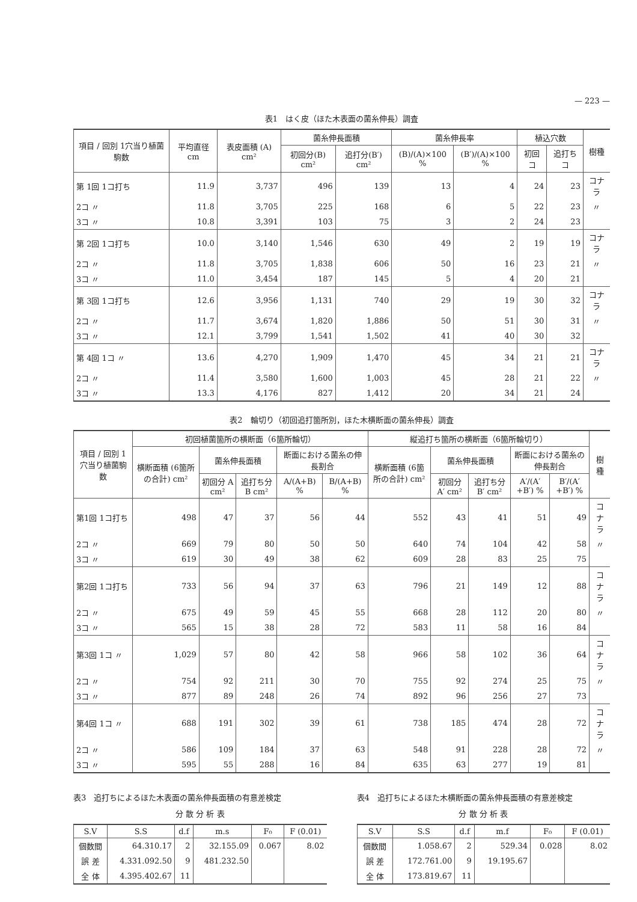— 223 —
表1　はく皮（ほた木表面の菌糸伸長）調査
| 項目 / 回別 1穴当り植菌駒数 | 平均直径 cm | 表皮面積 (A) cm² | 菌糸伸長面積 | | 菌糸伸長率 | | 植込穴数 | | 樹種 |
| --- | --- | --- | --- | --- | --- | --- | --- | --- | --- |
| | | | 初回分(B) cm² | 追打分(B′) cm² | (B)/(A)×100 % | (B′)/(A)×100 % | 初回 コ | 追打ち コ | |
| 第 1回 1コ打ち | 11.9 | 3,737 | 496 | 139 | 13 | 4 | 24 | 23 | コナラ |
| 2コ 〃 | 11.8 | 3,705 | 225 | 168 | 6 | 5 | 22 | 23 | 〃 |
| 3コ 〃 | 10.8 | 3,391 | 103 | 75 | 3 | 2 | 24 | 23 | |
| 第 2回 1コ打ち | 10.0 | 3,140 | 1,546 | 630 | 49 | 2 | 19 | 19 | コナラ |
| 2コ 〃 | 11.8 | 3,705 | 1,838 | 606 | 50 | 16 | 23 | 21 | 〃 |
| 3コ 〃 | 11.0 | 3,454 | 187 | 145 | 5 | 4 | 20 | 21 | |
| 第 3回 1コ打ち | 12.6 | 3,956 | 1,131 | 740 | 29 | 19 | 30 | 32 | コナラ |
| 2コ 〃 | 11.7 | 3,674 | 1,820 | 1,886 | 50 | 51 | 30 | 31 | 〃 |
| 3コ 〃 | 12.1 | 3,799 | 1,541 | 1,502 | 41 | 40 | 30 | 32 | |
| 第 4回 1コ 〃 | 13.6 | 4,270 | 1,909 | 1,470 | 45 | 34 | 21 | 21 | コナラ |
| 2コ 〃 | 11.4 | 3,580 | 1,600 | 1,003 | 45 | 28 | 21 | 22 | 〃 |
| 3コ 〃 | 13.3 | 4,176 | 827 | 1,412 | 20 | 34 | 21 | 24 | |
表2　輪切り（初回追打箇所別，ほた木横断面の菌糸伸長）調査
| 項目 / 回別 1穴当り植菌駒数 | 初回植菌箇所の横断面（6箇所輪切） | | | | | 縦追打ち箇所の横断面（6箇所輪切り） | | | | | 樹種 |
| --- | --- | --- | --- | --- | --- | --- | --- | --- | --- | --- | --- |
| | 横断面積 (6箇所の合計) cm² | 菌糸伸長面積 | | 断面における菌糸の伸長割合 | | 横断面積 (6箇所の合計) cm² | 菌糸伸長面積 | | 断面における菌糸の伸長割合 | | |
| | | 初回分 A cm² | 追打ち分 B cm² | A/(A+B) % | B/(A+B) % | | 初回分 A′ cm² | 追打ち分 B′ cm² | A′/(A′+B′) % | B′/(A′+B′) % | |
| 第1回 1コ打ち | 498 | 47 | 37 | 56 | 44 | 552 | 43 | 41 | 51 | 49 | コナラ |
| 2コ 〃 | 669 | 79 | 80 | 50 | 50 | 640 | 74 | 104 | 42 | 58 | 〃 |
| 3コ 〃 | 619 | 30 | 49 | 38 | 62 | 609 | 28 | 83 | 25 | 75 | |
| 第2回 1コ打ち | 733 | 56 | 94 | 37 | 63 | 796 | 21 | 149 | 12 | 88 | コナラ |
| 2コ 〃 | 675 | 49 | 59 | 45 | 55 | 668 | 28 | 112 | 20 | 80 | 〃 |
| 3コ 〃 | 565 | 15 | 38 | 28 | 72 | 583 | 11 | 58 | 16 | 84 | |
| 第3回 1コ 〃 | 1,029 | 57 | 80 | 42 | 58 | 966 | 58 | 102 | 36 | 64 | コナラ |
| 2コ 〃 | 754 | 92 | 211 | 30 | 70 | 755 | 92 | 274 | 25 | 75 | 〃 |
| 3コ 〃 | 877 | 89 | 248 | 26 | 74 | 892 | 96 | 256 | 27 | 73 | |
| 第4回 1コ 〃 | 688 | 191 | 302 | 39 | 61 | 738 | 185 | 474 | 28 | 72 | コナラ |
| 2コ 〃 | 586 | 109 | 184 | 37 | 63 | 548 | 91 | 228 | 28 | 72 | 〃 |
| 3コ 〃 | 595 | 55 | 288 | 16 | 84 | 635 | 63 | 277 | 19 | 81 | |
表3　追打ちによるほた木表面の菌糸伸長面積の有意差検定
分 散 分 析 表
| S.V | S.S | d.f | m.s | F₀ | F (0.01) |
| --- | --- | --- | --- | --- | --- |
| 個数間 | 64.310.17 | 2 | 32.155.09 | 0.067 | 8.02 |
| 誤 差 | 4.331.092.50 | 9 | 481.232.50 | | |
| 全 体 | 4.395.402.67 | 11 | | | |
表4　追打ちによるほた木横断面の菌糸伸長面積の有意差検定
分 散 分 析 表
| S.V | S.S | d.f | m.f | F₀ | F (0.01) |
| --- | --- | --- | --- | --- | --- |
| 個数間 | 1.058.67 | 2 | 529.34 | 0.028 | 8.02 |
| 誤 差 | 172.761.00 | 9 | 19.195.67 | | |
| 全 体 | 173.819.67 | 11 | | | |